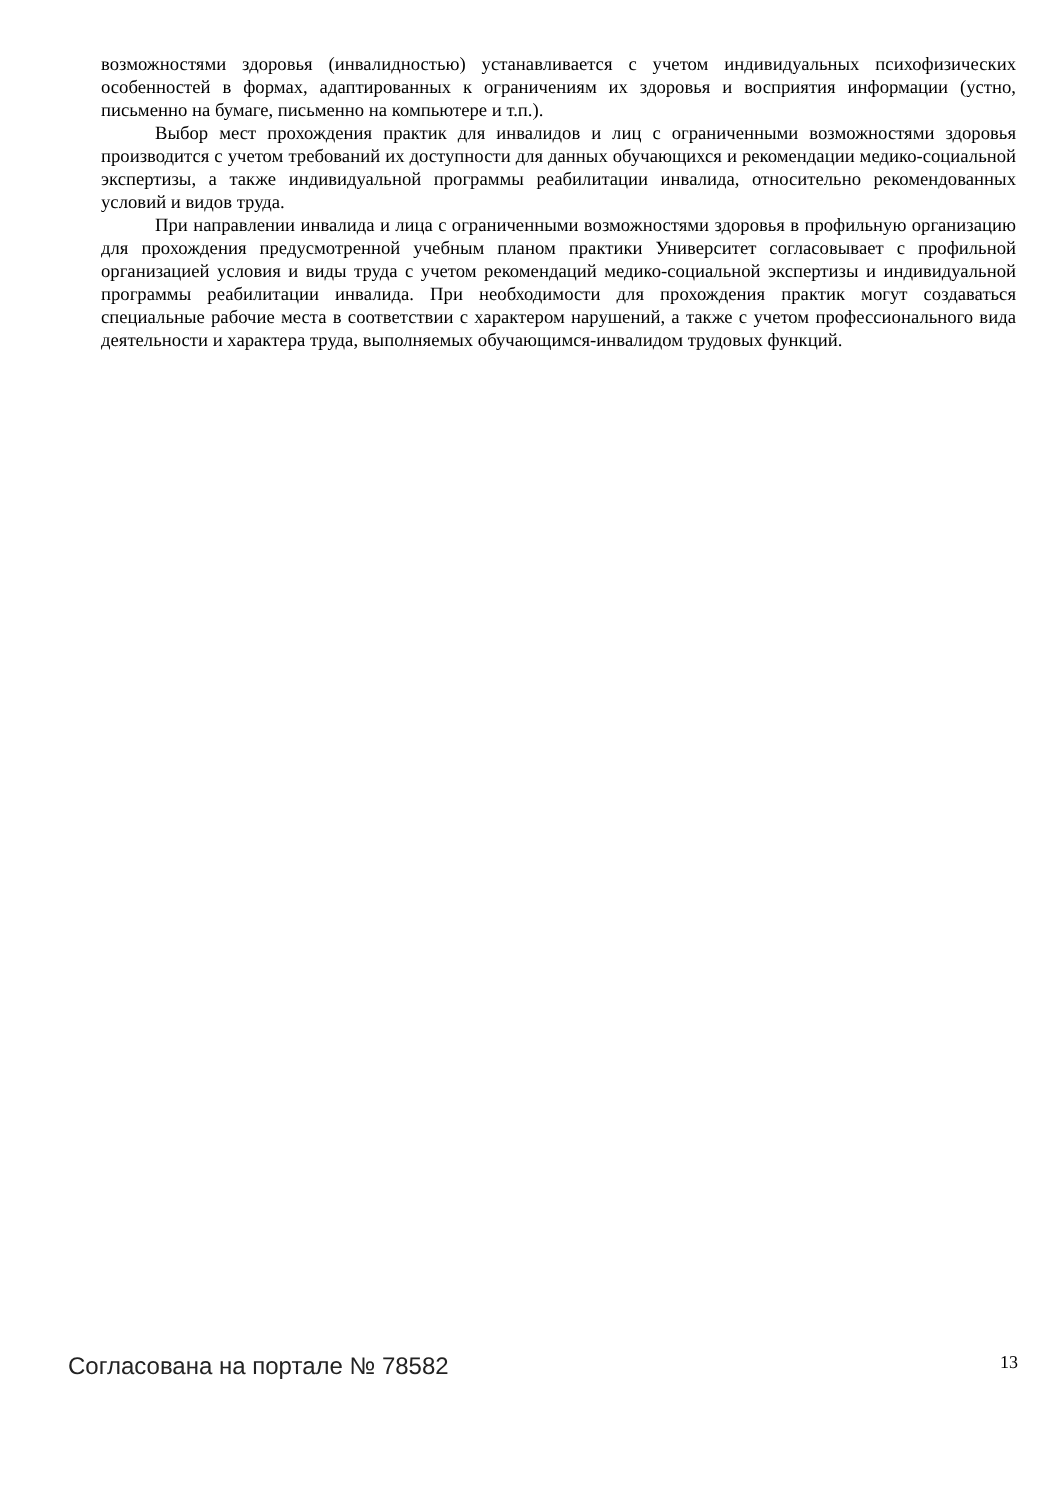возможностями здоровья (инвалидностью) устанавливается с учетом индивидуальных психофизических особенностей в формах, адаптированных к ограничениям их здоровья и восприятия информации (устно, письменно на бумаге, письменно на компьютере и т.п.).
Выбор мест прохождения практик для инвалидов и лиц с ограниченными возможностями здоровья производится с учетом требований их доступности для данных обучающихся и рекомендации медико-социальной экспертизы, а также индивидуальной программы реабилитации инвалида, относительно рекомендованных условий и видов труда.
При направлении инвалида и лица с ограниченными возможностями здоровья в профильную организацию для прохождения предусмотренной учебным планом практики Университет согласовывает с профильной организацией условия и виды труда с учетом рекомендаций медико-социальной экспертизы и индивидуальной программы реабилитации инвалида. При необходимости для прохождения практик могут создаваться специальные рабочие места в соответствии с характером нарушений, а также с учетом профессионального вида деятельности и характера труда, выполняемых обучающимся-инвалидом трудовых функций.
Согласована на портале № 78582 13